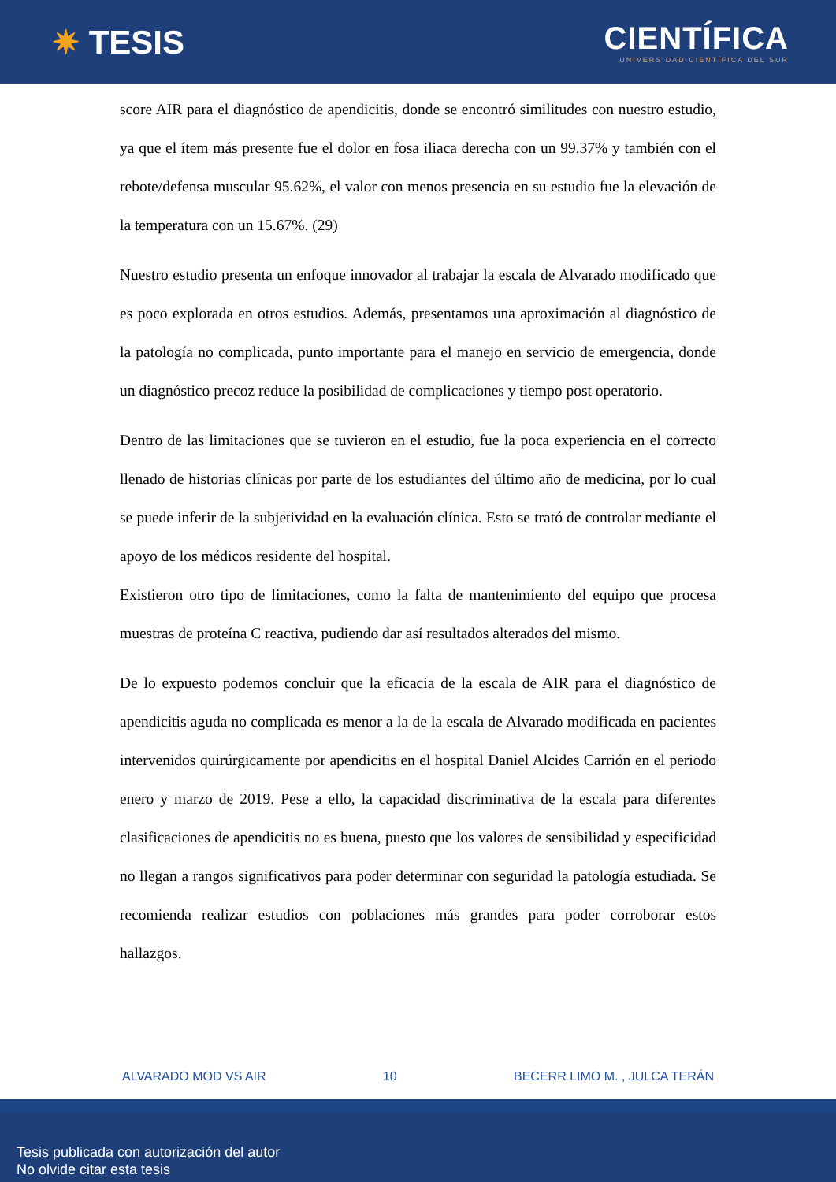✷ TESIS
CIENTÍFICA
UNIVERSIDAD CIENTÍFICA DEL SUR
score AIR para el diagnóstico de apendicitis, donde se encontró similitudes con nuestro estudio, ya que el ítem más presente fue el dolor en fosa iliaca derecha con un 99.37% y también con el rebote/defensa muscular 95.62%, el valor con menos presencia en su estudio fue la elevación de la temperatura con un 15.67%. (29)
Nuestro estudio presenta un enfoque innovador al trabajar la escala de Alvarado modificado que es poco explorada en otros estudios. Además, presentamos una aproximación al diagnóstico de la patología no complicada, punto importante para el manejo en servicio de emergencia, donde un diagnóstico precoz reduce la posibilidad de complicaciones y tiempo post operatorio.
Dentro de las limitaciones que se tuvieron en el estudio, fue la poca experiencia en el correcto llenado de historias clínicas por parte de los estudiantes del último año de medicina, por lo cual se puede inferir de la subjetividad en la evaluación clínica. Esto se trató de controlar mediante el apoyo de los médicos residente del hospital.
Existieron otro tipo de limitaciones, como la falta de mantenimiento del equipo que procesa muestras de proteína C reactiva, pudiendo dar así resultados alterados del mismo.
De lo expuesto podemos concluir que la eficacia de la escala de AIR para el diagnóstico de apendicitis aguda no complicada es menor a la de la escala de Alvarado modificada en pacientes intervenidos quirúrgicamente por apendicitis en el hospital Daniel Alcides Carrión en el periodo enero y marzo de 2019. Pese a ello, la capacidad discriminativa de la escala para diferentes clasificaciones de apendicitis no es buena, puesto que los valores de sensibilidad y especificidad no llegan a rangos significativos para poder determinar con seguridad la patología estudiada. Se recomienda realizar estudios con poblaciones más grandes para poder corroborar estos hallazgos.
ALVARADO MOD VS AIR 10 BECERR LIMO M. , JULCA TERÁN
Tesis publicada con autorización del autor
No olvide citar esta tesis